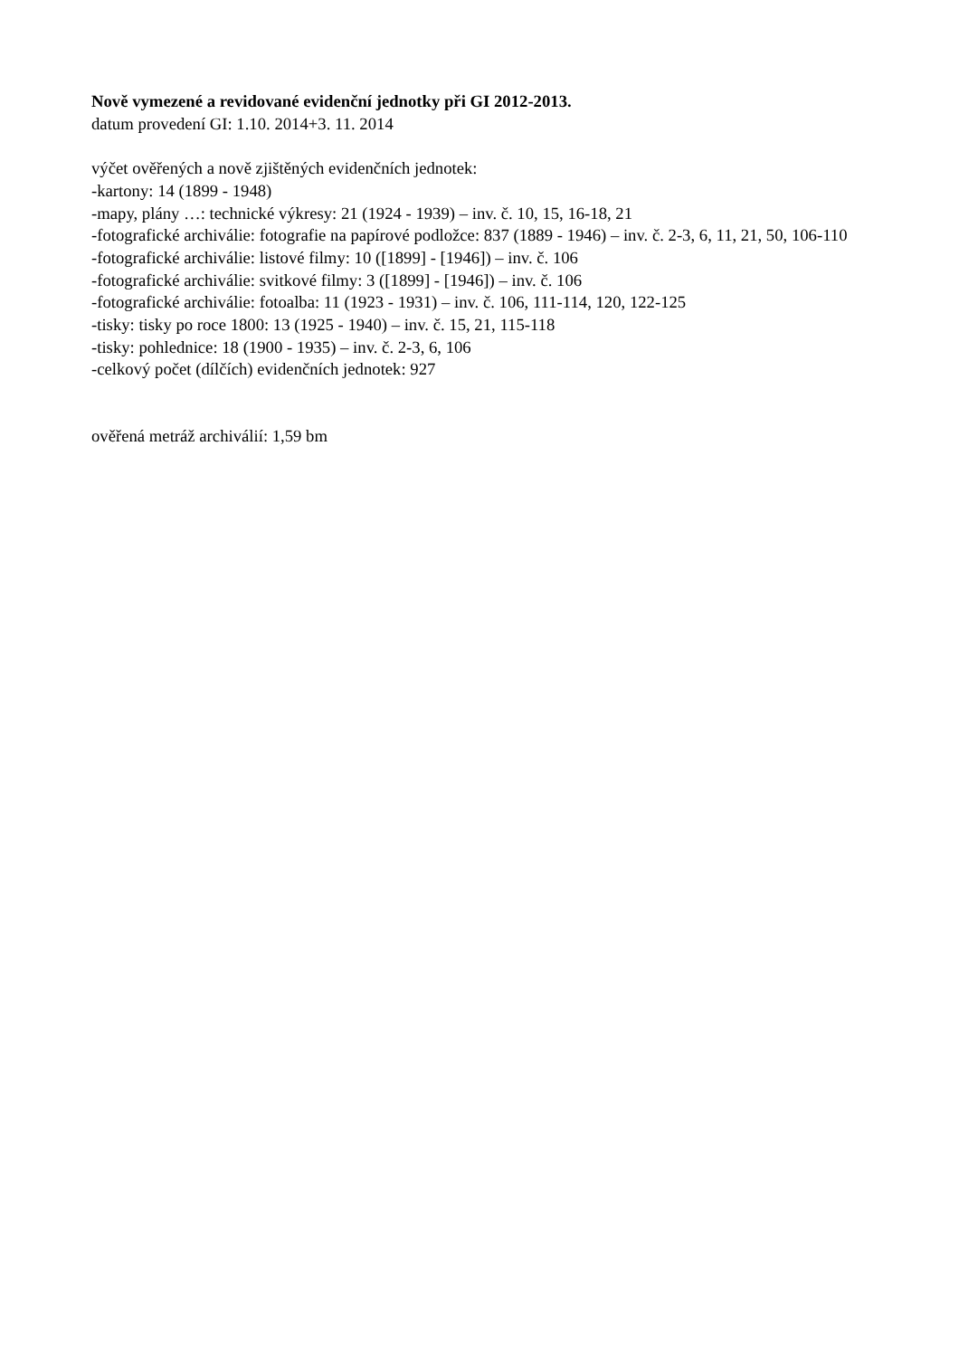Nově vymezené a revidované evidenční jednotky při GI 2012-2013.
datum provedení GI: 1.10. 2014+3. 11. 2014
výčet ověřených a nově zjištěných evidenčních jednotek:
-kartony: 14 (1899 - 1948)
-mapy, plány …: technické výkresy: 21 (1924 - 1939) – inv. č. 10, 15, 16-18, 21
-fotografické archiválie: fotografie na papírové podložce: 837 (1889 - 1946) – inv. č. 2-3, 6, 11, 21, 50, 106-110
-fotografické archiválie: listové filmy: 10 ([1899] - [1946]) – inv. č. 106
-fotografické archiválie: svitkové filmy: 3 ([1899] - [1946]) – inv. č. 106
-fotografické archiválie: fotoalba: 11 (1923 - 1931) – inv. č. 106, 111-114, 120, 122-125
-tisky: tisky po roce 1800: 13 (1925 - 1940) – inv. č. 15, 21, 115-118
-tisky: pohlednice: 18 (1900 - 1935) – inv. č. 2-3, 6, 106
-celkový počet (dílčích) evidenčních jednotek: 927
ověřená metráž archiválií: 1,59 bm